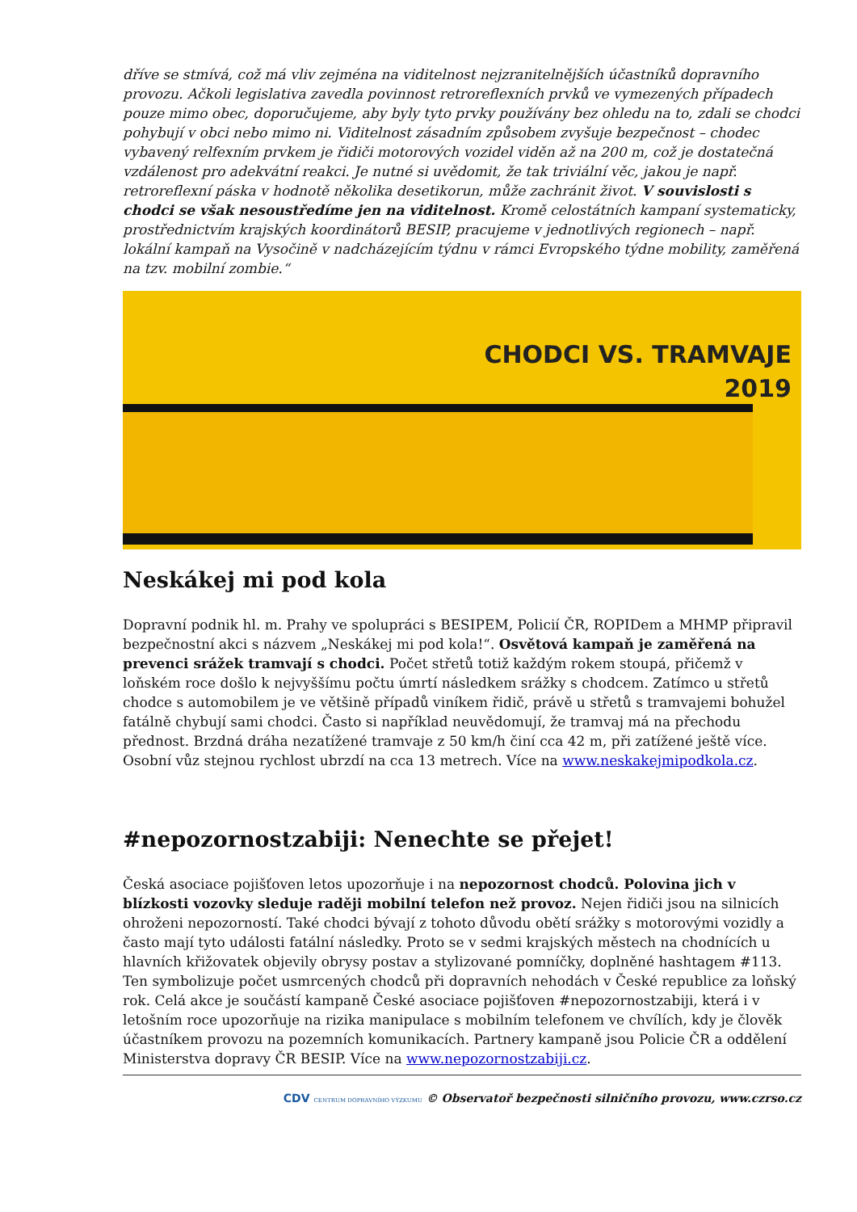dříve se stmívá, což má vliv zejména na viditelnost nejzranitelnějších účastníků dopravního provozu. Ačkoli legislativa zavedla povinnost retroreflexních prvků ve vymezených případech pouze mimo obec, doporučujeme, aby byly tyto prvky používány bez ohledu na to, zdali se chodci pohybují v obci nebo mimo ni. Viditelnost zásadním způsobem zvyšuje bezpečnost – chodec vybavený relfexním prvkem je řidiči motorových vozidel viděn až na 200 m, což je dostatečná vzdálenost pro adekvátní reakci. Je nutné si uvědomit, že tak triviální věc, jakou je např. retroreflexní páska v hodnotě několika desetikorun, může zachránit život. V souvislosti s chodci se však nesoustředíme jen na viditelnost. Kromě celostátních kampaní systematicky, prostřednictvím krajských koordinátorů BESIP, pracujeme v jednotlivých regionech – např. lokální kampaň na Vysočině v nadcházejícím týdnu v rámci Evropského týdne mobility, zaměřená na tzv. mobilní zombie.“
CHODCI VS. TRAMVAJE
2019
Neskákej mi pod kola
Dopravní podnik hl. m. Prahy ve spolupráci s BESIPEM, Policií ČR, ROPIDem a MHMP připravil bezpečnostní akci s názvem „Neskákej mi pod kola!“. Osvětová kampaň je zaměřená na prevenci srážek tramvají s chodci. Počet střetů totiž každým rokem stoupá, přičemž v loňském roce došlo k nejvyššímu počtu úmrtí následkem srážky s chodcem. Zatímco u střetů chodce s automobilem je ve většině případů viníkem řidič, právě u střetů s tramvajemi bohužel fatálně chybují sami chodci. Často si například neuvědomují, že tramvaj má na přechodu přednost. Brzdná dráha nezatížené tramvaje z 50 km/h činí cca 42 m, při zatížené ještě více. Osobní vůz stejnou rychlost ubrzdí na cca 13 metrech. Více na www.neskakejmipodkola.cz.
#nepozornostzabiji: Nenechte se přejet!
Česká asociace pojišťoven letos upozorňuje i na nepozornost chodců. Polovina jich v blízkosti vozovky sleduje raději mobilní telefon než provoz. Nejen řidiči jsou na silnicích ohroženi nepozorností. Také chodci bývají z tohoto důvodu obětí srážky s motorovými vozidly a často mají tyto události fatální následky. Proto se v sedmi krajských městech na chodnících u hlavních křižovatek objevily obrysy postav a stylizované pomníčky, doplněné hashtagem #113. Ten symbolizuje počet usmrcených chodců při dopravních nehodách v České republice za loňský rok. Celá akce je součástí kampaně České asociace pojišťoven #nepozornostzabiji, která i v letošním roce upozorňuje na rizika manipulace s mobilním telefonem ve chvílích, kdy je člověk účastníkem provozu na pozemních komunikacích. Partnery kampaně jsou Policie ČR a oddělení Ministerstva dopravy ČR BESIP. Více na www.nepozornostzabiji.cz.
CDV CENTRUM DOPRAVNÍHO VÝZKUMU © Observatoř bezpečnosti silničního provozu, www.czrso.cz